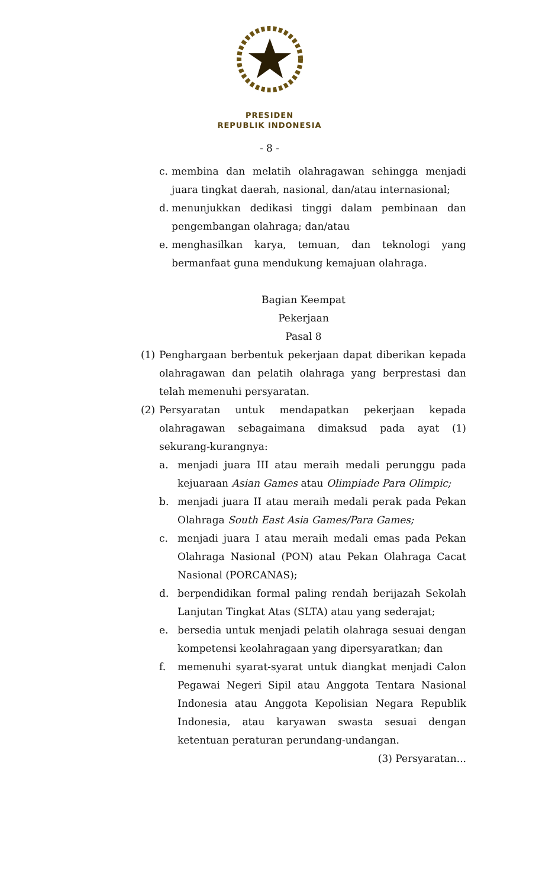PRESIDEN
REPUBLIK INDONESIA
- 8 -
c. membina dan melatih olahragawan sehingga menjadi juara tingkat daerah, nasional, dan/atau internasional;
d. menunjukkan dedikasi tinggi dalam pembinaan dan pengembangan olahraga; dan/atau
e. menghasilkan karya, temuan, dan teknologi yang bermanfaat guna mendukung kemajuan olahraga.
Bagian Keempat
Pekerjaan
Pasal 8
(1) Penghargaan berbentuk pekerjaan dapat diberikan kepada olahragawan dan pelatih olahraga yang berprestasi dan telah memenuhi persyaratan.
(2) Persyaratan untuk mendapatkan pekerjaan kepada olahragawan sebagaimana dimaksud pada ayat (1) sekurang-kurangnya:
a. menjadi juara III atau meraih medali perunggu pada kejuaraan Asian Games atau Olimpiade Para Olimpic;
b. menjadi juara II atau meraih medali perak pada Pekan Olahraga South East Asia Games/Para Games;
c. menjadi juara I atau meraih medali emas pada Pekan Olahraga Nasional (PON) atau Pekan Olahraga Cacat Nasional (PORCANAS);
d. berpendidikan formal paling rendah berijazah Sekolah Lanjutan Tingkat Atas (SLTA) atau yang sederajat;
e. bersedia untuk menjadi pelatih olahraga sesuai dengan kompetensi keolahragaan yang dipersyaratkan; dan
f. memenuhi syarat-syarat untuk diangkat menjadi Calon Pegawai Negeri Sipil atau Anggota Tentara Nasional Indonesia atau Anggota Kepolisian Negara Republik Indonesia, atau karyawan swasta sesuai dengan ketentuan peraturan perundang-undangan.
(3) Persyaratan...